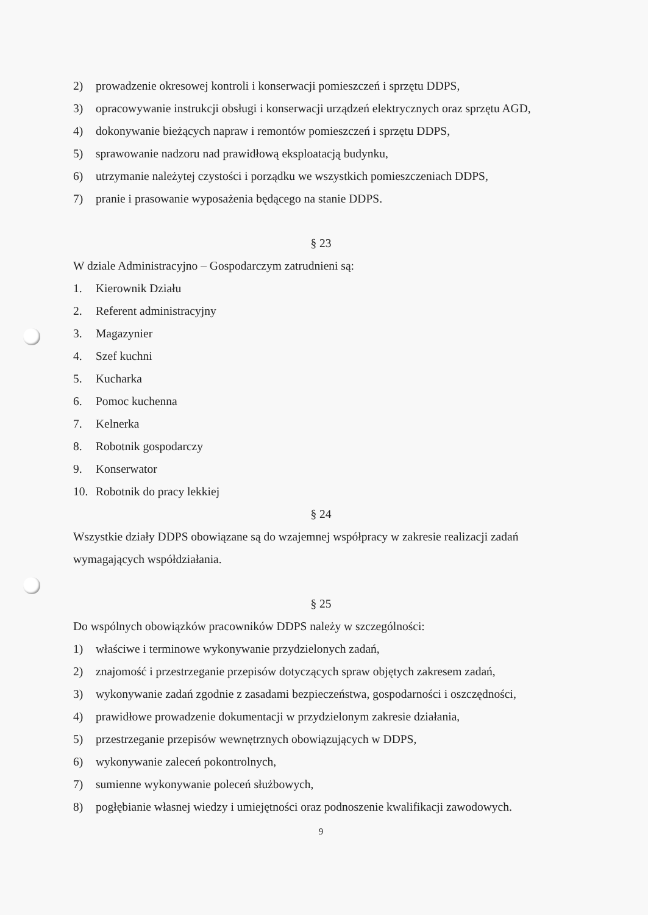2) prowadzenie okresowej kontroli i konserwacji pomieszczeń i sprzętu DDPS,
3) opracowywanie instrukcji obsługi i konserwacji urządzeń elektrycznych oraz sprzętu AGD,
4) dokonywanie bieżących napraw i remontów pomieszczeń i sprzętu DDPS,
5) sprawowanie nadzoru nad prawidłową eksploatacją budynku,
6) utrzymanie należytej czystości i porządku we wszystkich pomieszczeniach DDPS,
7) pranie i prasowanie wyposażenia będącego na stanie DDPS.
§ 23
W dziale Administracyjno – Gospodarczym zatrudnieni są:
1. Kierownik Działu
2. Referent administracyjny
3. Magazynier
4. Szef kuchni
5. Kucharka
6. Pomoc kuchenna
7. Kelnerka
8. Robotnik gospodarczy
9. Konserwator
10. Robotnik do pracy lekkiej
§ 24
Wszystkie działy DDPS obowiązane są do wzajemnej współpracy w zakresie realizacji zadań wymagających współdziałania.
§ 25
Do wspólnych obowiązków pracowników DDPS należy w szczególności:
1) właściwe i terminowe wykonywanie przydzielonych zadań,
2) znajomość i przestrzeganie przepisów dotyczących spraw objętych zakresem zadań,
3) wykonywanie zadań zgodnie z zasadami bezpieczeństwa, gospodarności i oszczędności,
4) prawidłowe prowadzenie dokumentacji w przydzielonym zakresie działania,
5) przestrzeganie przepisów wewnętrznych obowiązujących w DDPS,
6) wykonywanie zaleceń pokontrolnych,
7) sumienne wykonywanie poleceń służbowych,
8) pogłębianie własnej wiedzy i umiejętności oraz podnoszenie kwalifikacji zawodowych.
9